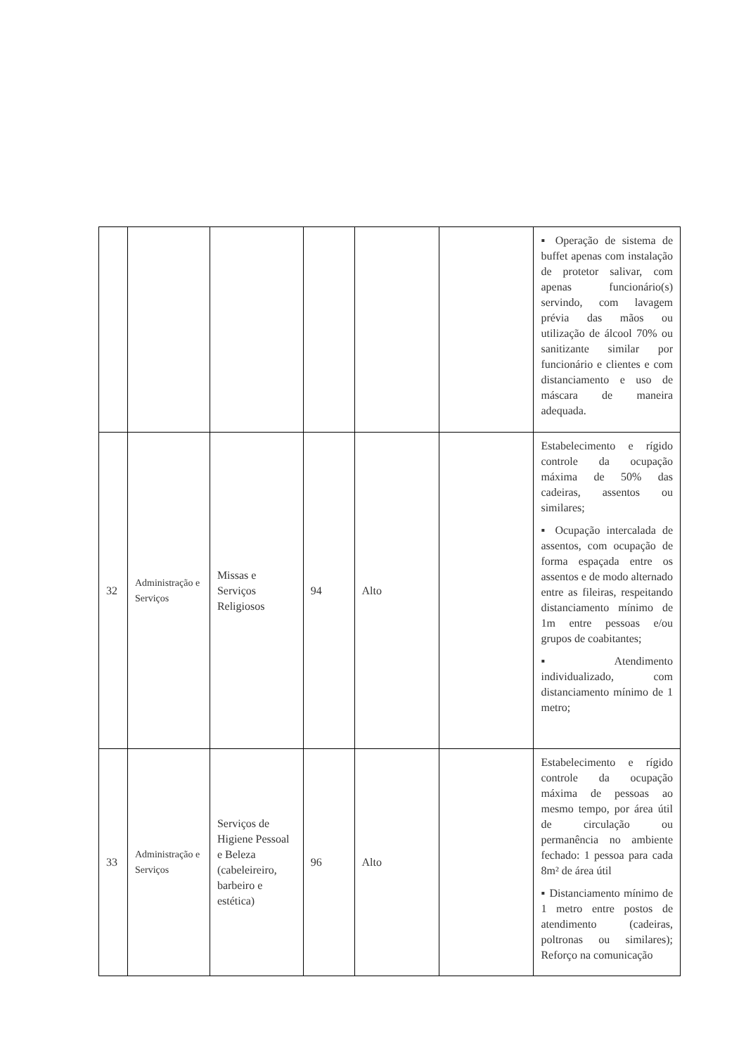| | | | | | | ▪ Operação de sistema de buffet apenas com instalação de protetor salivar, com apenas funcionário(s) servindo, com lavagem prévia das mãos ou utilização de álcool 70% ou sanitizante similar por funcionário e clientes e com distanciamento e uso de máscara de maneira adequada. |
| 32 | Administração e Serviços | Missas e Serviços Religiosos | 94 | Alto | | Estabelecimento e rígido controle da ocupação máxima de 50% das cadeiras, assentos ou similares; ▪ Ocupação intercalada de assentos, com ocupação de forma espaçada entre os assentos e de modo alternado entre as fileiras, respeitando distanciamento mínimo de 1m entre pessoas e/ou grupos de coabitantes; ▪ Atendimento individualizado, com distanciamento mínimo de 1 metro; |
| 33 | Administração e Serviços | Serviços de Higiene Pessoal e Beleza (cabeleireiro, barbeiro e estética) | 96 | Alto | | Estabelecimento e rígido controle da ocupação máxima de pessoas ao mesmo tempo, por área útil de circulação ou permanência no ambiente fechado: 1 pessoa para cada 8m² de área útil ▪ Distanciamento mínimo de 1 metro entre postos de atendimento (cadeiras, poltronas ou similares); Reforço na comunicação |